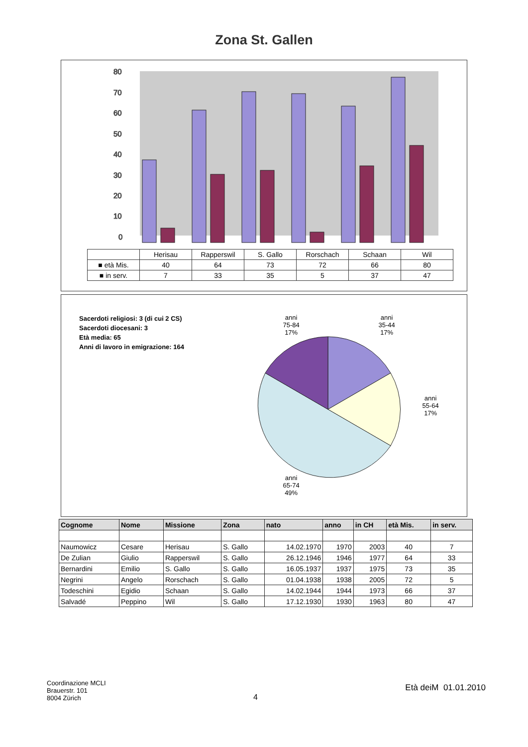Zona St. Gallen
0
10
20
30
40
50
60
70
80
| | Herisau | Rapperswil | S. Gallo | Rorschach | Schaan | Wil |
| ■ età Mis. | 40 | 64 | 73 | 72 | 66 | 80 |
| ■ in serv. | 7 | 33 | 35 | 5 | 37 | 47 |
Sacerdoti religiosi: 3 (di cui 2 CS)
Sacerdoti diocesani: 3
Età media: 65
Anni di lavoro in emigrazione: 164
anni
75-84
17%
anni
35-44
17%
anni
55-64
17%
anni
65-74
49%
| Cognome | Nome | Missione | Zona | nato | anno | in CH | età Mis. | in serv. |
| --- | --- | --- | --- | --- | --- | --- | --- | --- |
| Naumowicz | Cesare | Herisau | S. Gallo | 14.02.1970 | 1970 | 2003 | 40 | 7 |
| De Zulian | Giulio | Rapperswil | S. Gallo | 26.12.1946 | 1946 | 1977 | 64 | 33 |
| Bernardini | Emilio | S. Gallo | S. Gallo | 16.05.1937 | 1937 | 1975 | 73 | 35 |
| Negrini | Angelo | Rorschach | S. Gallo | 01.04.1938 | 1938 | 2005 | 72 | 5 |
| Todeschini | Egidio | Schaan | S. Gallo | 14.02.1944 | 1944 | 1973 | 66 | 37 |
| Salvadé | Peppino | Wil | S. Gallo | 17.12.1930 | 1930 | 1963 | 80 | 47 |
Coordinazione MCLI
Brauerstr. 101
8004 Zürich
4
Età deiM 01.01.2010